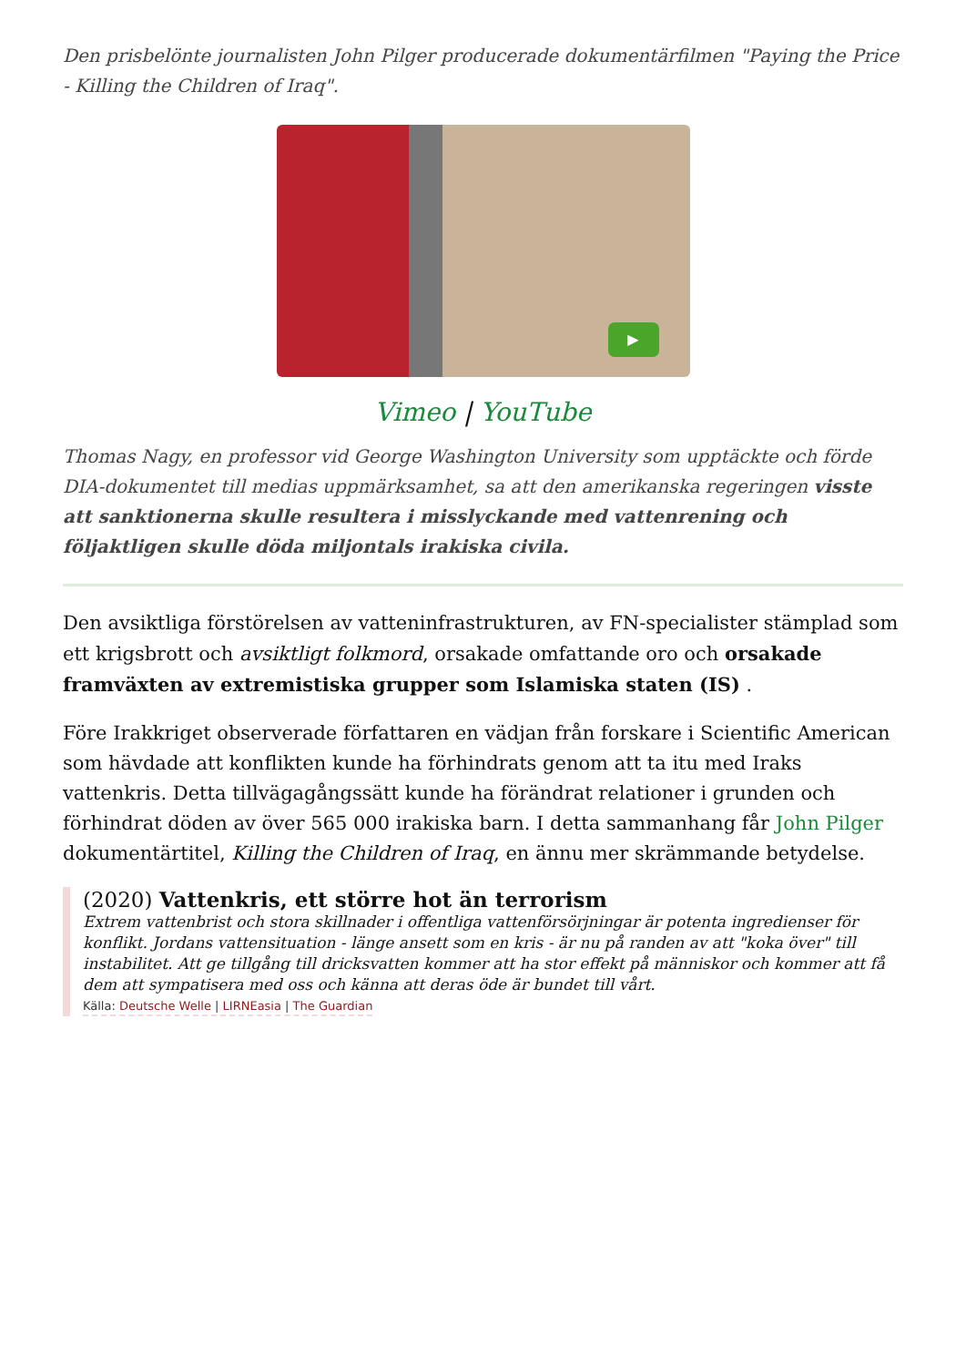Den prisbelönte journalisten John Pilger producerade dokumentärfilmen "Paying the Price - Killing the Children of Iraq".
▶
Vimeo | YouTube
Thomas Nagy, en professor vid George Washington University som upptäckte och förde DIA-dokumentet till medias uppmärksamhet, sa att den amerikanska regeringen visste att sanktionerna skulle resultera i misslyckande med vattenrening och följaktligen skulle döda miljontals irakiska civila.
Den avsiktliga förstörelsen av vatteninfrastrukturen, av FN-specialister stämplad som ett krigsbrott och avsiktligt folkmord, orsakade omfattande oro och orsakade framväxten av extremistiska grupper som Islamiska staten (IS) .
Före Irakkriget observerade författaren en vädjan från forskare i Scientific American som hävdade att konflikten kunde ha förhindrats genom att ta itu med Iraks vattenkris. Detta tillvägagångssätt kunde ha förändrat relationer i grunden och förhindrat döden av över 565 000 irakiska barn. I detta sammanhang får John Pilger dokumentärtitel, Killing the Children of Iraq, en ännu mer skrämmande betydelse.
(2020) Vattenkris, ett större hot än terrorism
Extrem vattenbrist och stora skillnader i offentliga vattenförsörjningar är potenta ingredienser för konflikt. Jordans vattensituation - länge ansett som en kris - är nu på randen av att "koka över" till instabilitet. Att ge tillgång till dricksvatten kommer att ha stor effekt på människor och kommer att få dem att sympatisera med oss och känna att deras öde är bundet till vårt.
Källa: Deutsche Welle | LIRNEasia | The Guardian